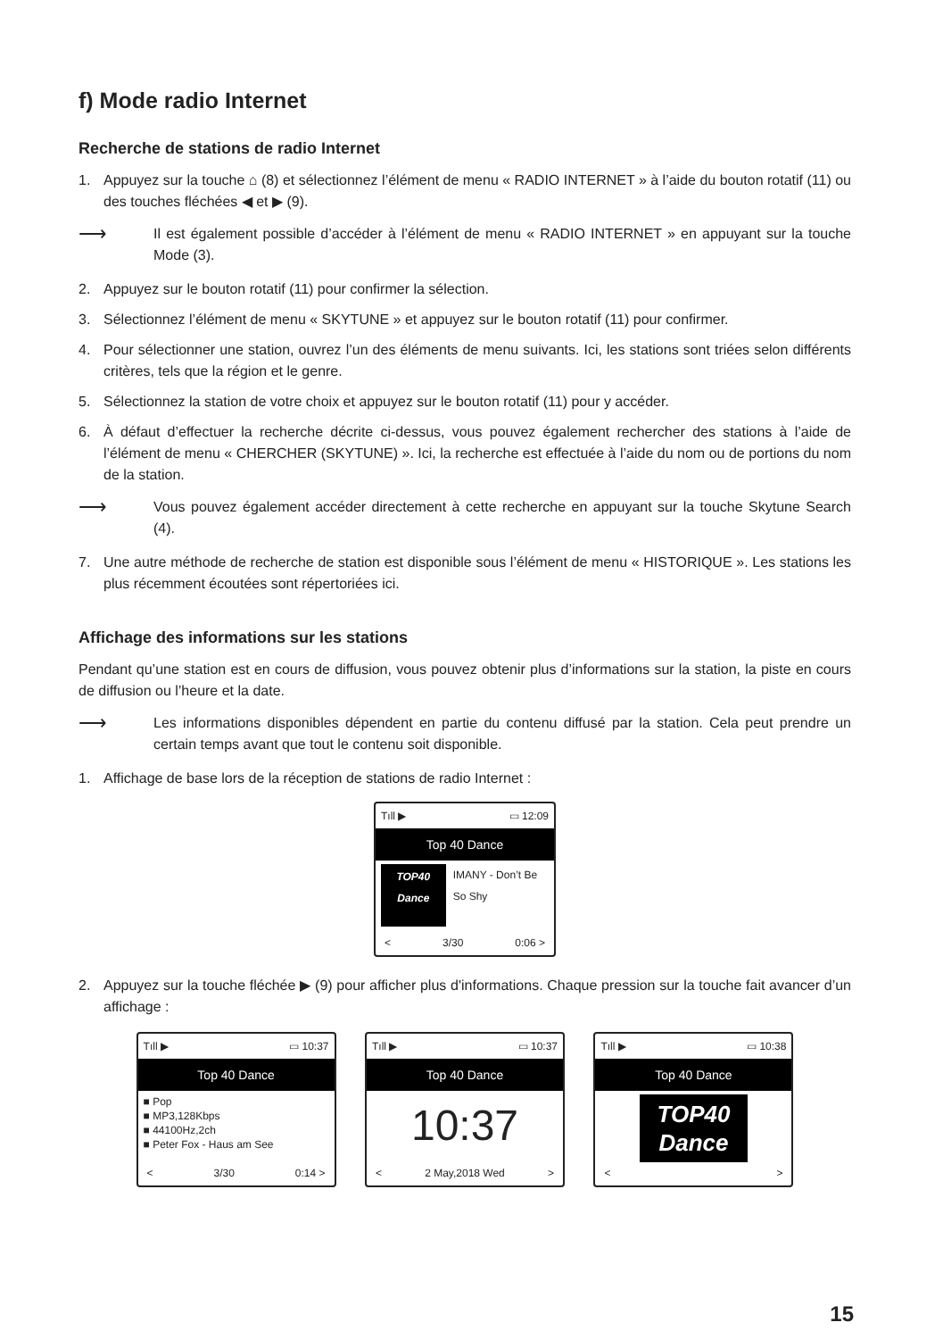f) Mode radio Internet
Recherche de stations de radio Internet
1. Appuyez sur la touche ⌂ (8) et sélectionnez l’élément de menu « RADIO INTERNET » à l’aide du bouton rotatif (11) ou des touches fléchées ◀ et ▶ (9).
⟶
Il est également possible d’accéder à l’élément de menu « RADIO INTERNET » en appuyant sur la touche Mode (3).
2. Appuyez sur le bouton rotatif (11) pour confirmer la sélection.
3. Sélectionnez l’élément de menu « SKYTUNE » et appuyez sur le bouton rotatif (11) pour confirmer.
4. Pour sélectionner une station, ouvrez l’un des éléments de menu suivants. Ici, les stations sont triées selon différents critères, tels que la région et le genre.
5. Sélectionnez la station de votre choix et appuyez sur le bouton rotatif (11) pour y accéder.
6. À défaut d’effectuer la recherche décrite ci-dessus, vous pouvez également rechercher des stations à l’aide de l’élément de menu « CHERCHER (SKYTUNE) ». Ici, la recherche est effectuée à l’aide du nom ou de portions du nom de la station.
⟶
Vous pouvez également accéder directement à cette recherche en appuyant sur la touche Skytune Search (4).
7. Une autre méthode de recherche de station est disponible sous l’élément de menu « HISTORIQUE ». Les stations les plus récemment écoutées sont répertoriées ici.
Affichage des informations sur les stations
Pendant qu’une station est en cours de diffusion, vous pouvez obtenir plus d’informations sur la station, la piste en cours de diffusion ou l’heure et la date.
⟶
Les informations disponibles dépendent en partie du contenu diffusé par la station. Cela peut prendre un certain temps avant que tout le contenu soit disponible.
1. Affichage de base lors de la réception de stations de radio Internet :
Tıll ▶ ▭ 12:09
Top 40 Dance
TOP40 Dance IMANY - Don’t Be So Shy
< 3/30 0:06 >
2. Appuyez sur la touche fléchée ▶ (9) pour afficher plus d'informations. Chaque pression sur la touche fait avancer d’un affichage :
Tıll ▶ ▭ 10:37
Top 40 Dance
■ Pop
■ MP3,128Kbps
■ 44100Hz,2ch
■ Peter Fox - Haus am See
< 3/30 0:14 >
Tıll ▶ ▭ 10:37
Top 40 Dance
10:37
< 2 May,2018 Wed >
Tıll ▶ ▭ 10:38
Top 40 Dance
TOP40
Dance
< >
15